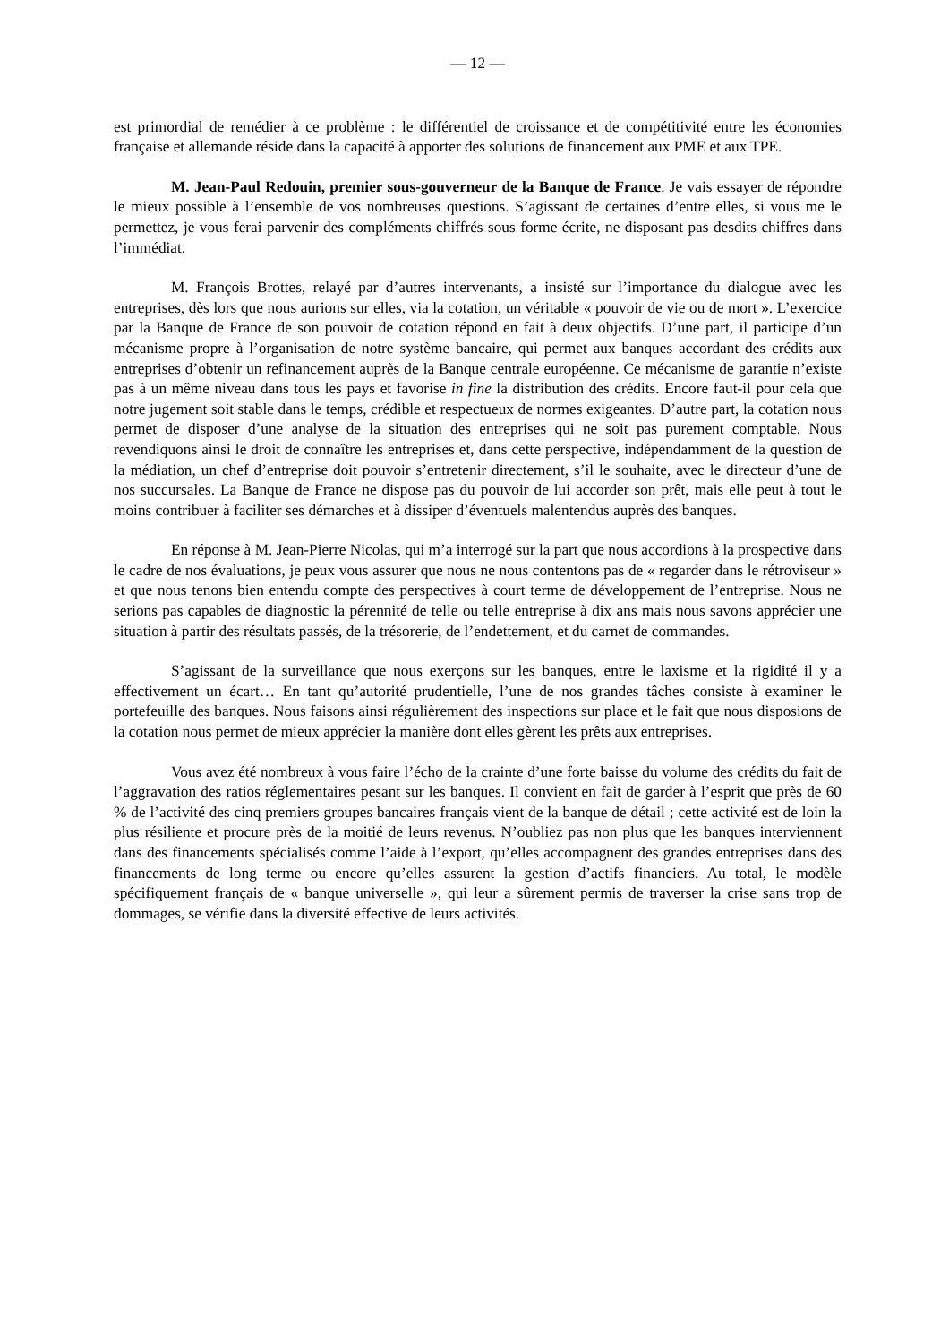— 12 —
est primordial de remédier à ce problème : le différentiel de croissance et de compétitivité entre les économies française et allemande réside dans la capacité à apporter des solutions de financement aux PME et aux TPE.
M. Jean-Paul Redouin, premier sous-gouverneur de la Banque de France. Je vais essayer de répondre le mieux possible à l’ensemble de vos nombreuses questions. S’agissant de certaines d’entre elles, si vous me le permettez, je vous ferai parvenir des compléments chiffrés sous forme écrite, ne disposant pas desdits chiffres dans l’immédiat.
M. François Brottes, relayé par d’autres intervenants, a insisté sur l’importance du dialogue avec les entreprises, dès lors que nous aurions sur elles, via la cotation, un véritable « pouvoir de vie ou de mort ». L’exercice par la Banque de France de son pouvoir de cotation répond en fait à deux objectifs. D’une part, il participe d’un mécanisme propre à l’organisation de notre système bancaire, qui permet aux banques accordant des crédits aux entreprises d’obtenir un refinancement auprès de la Banque centrale européenne. Ce mécanisme de garantie n’existe pas à un même niveau dans tous les pays et favorise in fine la distribution des crédits. Encore faut-il pour cela que notre jugement soit stable dans le temps, crédible et respectueux de normes exigeantes. D’autre part, la cotation nous permet de disposer d’une analyse de la situation des entreprises qui ne soit pas purement comptable. Nous revendiquons ainsi le droit de connaître les entreprises et, dans cette perspective, indépendamment de la question de la médiation, un chef d’entreprise doit pouvoir s’entretenir directement, s’il le souhaite, avec le directeur d’une de nos succursales. La Banque de France ne dispose pas du pouvoir de lui accorder son prêt, mais elle peut à tout le moins contribuer à faciliter ses démarches et à dissiper d’éventuels malentendus auprès des banques.
En réponse à M. Jean-Pierre Nicolas, qui m’a interrogé sur la part que nous accordions à la prospective dans le cadre de nos évaluations, je peux vous assurer que nous ne nous contentons pas de « regarder dans le rétroviseur » et que nous tenons bien entendu compte des perspectives à court terme de développement de l’entreprise. Nous ne serions pas capables de diagnostic la pérennité de telle ou telle entreprise à dix ans mais nous savons apprécier une situation à partir des résultats passés, de la trésorerie, de l’endettement, et du carnet de commandes.
S’agissant de la surveillance que nous exerçons sur les banques, entre le laxisme et la rigidité il y a effectivement un écart… En tant qu’autorité prudentielle, l’une de nos grandes tâches consiste à examiner le portefeuille des banques. Nous faisons ainsi régulièrement des inspections sur place et le fait que nous disposions de la cotation nous permet de mieux apprécier la manière dont elles gèrent les prêts aux entreprises.
Vous avez été nombreux à vous faire l’écho de la crainte d’une forte baisse du volume des crédits du fait de l’aggravation des ratios réglementaires pesant sur les banques. Il convient en fait de garder à l’esprit que près de 60 % de l’activité des cinq premiers groupes bancaires français vient de la banque de détail ; cette activité est de loin la plus résiliente et procure près de la moitié de leurs revenus. N’oubliez pas non plus que les banques interviennent dans des financements spécialisés comme l’aide à l’export, qu’elles accompagnent des grandes entreprises dans des financements de long terme ou encore qu’elles assurent la gestion d’actifs financiers. Au total, le modèle spécifiquement français de « banque universelle », qui leur a sûrement permis de traverser la crise sans trop de dommages, se vérifie dans la diversité effective de leurs activités.